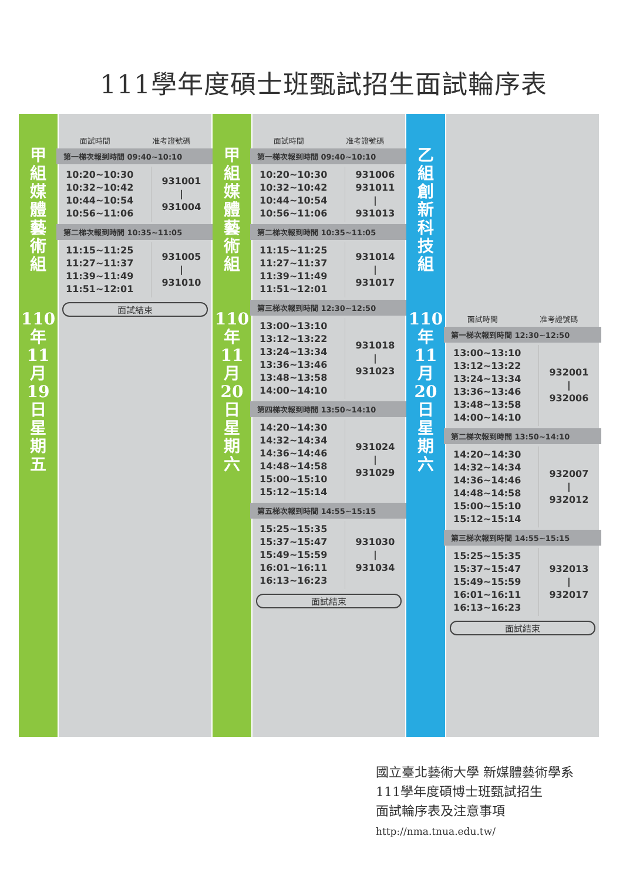111學年度碩士班甄試招生面試輪序表
甲
組
媒
體
藝
術
組
110
年
11
月
19
日
星
期
五
面試時間 准考證號碼
第一梯次報到時間 09:40~10:10
| 10:20~10:30 10:32~10:42 10:44~10:54 10:56~11:06 | 931001 / 931004 |
第二梯次報到時間 10:35~11:05
| 11:15~11:25 11:27~11:37 11:39~11:49 11:51~12:01 | 931005 / 931010 |
面試結束
甲
組
媒
體
藝
術
組
110
年
11
月
20
日
星
期
六
面試時間 准考證號碼
第一梯次報到時間 09:40~10:10
| 10:20~10:30 10:32~10:42 10:44~10:54 10:56~11:06 | 931006 931011 / 931013 |
第二梯次報到時間 10:35~11:05
| 11:15~11:25 11:27~11:37 11:39~11:49 11:51~12:01 | 931014 / 931017 |
第三梯次報到時間 12:30~12:50
| 13:00~13:10 13:12~13:22 13:24~13:34 13:36~13:46 13:48~13:58 14:00~14:10 | 931018 / 931023 |
第四梯次報到時間 13:50~14:10
| 14:20~14:30 14:32~14:34 14:36~14:46 14:48~14:58 15:00~15:10 15:12~15:14 | 931024 / 931029 |
第五梯次報到時間 14:55~15:15
| 15:25~15:35 15:37~15:47 15:49~15:59 16:01~16:11 16:13~16:23 | 931030 / 931034 |
面試結束
乙
組
創
新
科
技
組
110
年
11
月
20
日
星
期
六
面試時間 准考證號碼
第一梯次報到時間 12:30~12:50
| 13:00~13:10 13:12~13:22 13:24~13:34 13:36~13:46 13:48~13:58 14:00~14:10 | 932001 / 932006 |
第二梯次報到時間 13:50~14:10
| 14:20~14:30 14:32~14:34 14:36~14:46 14:48~14:58 15:00~15:10 15:12~15:14 | 932007 / 932012 |
第三梯次報到時間 14:55~15:15
| 15:25~15:35 15:37~15:47 15:49~15:59 16:01~16:11 16:13~16:23 | 932013 / 932017 |
面試結束
國立臺北藝術大學 新媒體藝術學系
111學年度碩博士班甄試招生
面試輪序表及注意事項
http://nma.tnua.edu.tw/